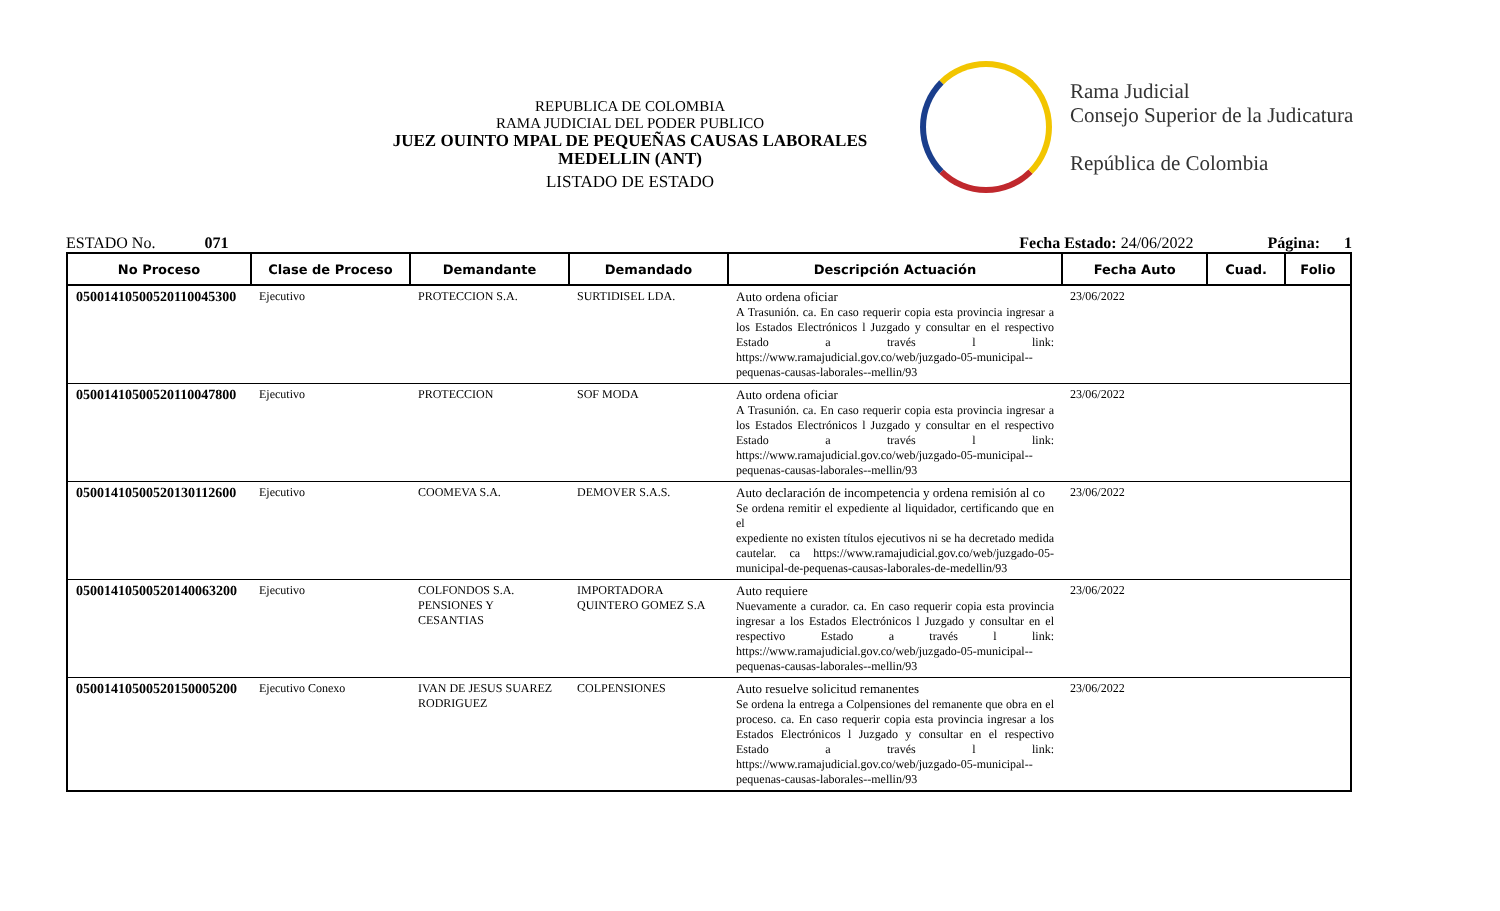REPUBLICA DE COLOMBIA
RAMA JUDICIAL DEL PODER PUBLICO
JUEZ OUINTO MPAL DE PEQUEÑAS CAUSAS LABORALES
MEDELLIN (ANT)
LISTADO DE ESTADO
Rama Judicial
Consejo Superior de la Judicatura
República de Colombia
ESTADO No. 071 Fecha Estado: 24/06/2022 Página: 1
| No Proceso | Clase de Proceso | Demandante | Demandado | Descripción Actuación | Fecha Auto | Cuad. | Folio |
| --- | --- | --- | --- | --- | --- | --- | --- |
| 05001410500520110045300 | Ejecutivo | PROTECCION S.A. | SURTIDISEL LDA. | Auto ordena oficiar A Trasunión. ca. En caso requerir copia esta provincia ingresar a los Estados Electrónicos l Juzgado y consultar en el respectivo Estado a través l link: https://www.ramajudicial.gov.co/web/juzgado-05-municipal--pequenas-causas-laborales--mellin/93 | 23/06/2022 | | |
| 05001410500520110047800 | Ejecutivo | PROTECCION | SOF MODA | Auto ordena oficiar A Trasunión. ca. En caso requerir copia esta provincia ingresar a los Estados Electrónicos l Juzgado y consultar en el respectivo Estado a través l link: https://www.ramajudicial.gov.co/web/juzgado-05-municipal--pequenas-causas-laborales--mellin/93 | 23/06/2022 | | |
| 05001410500520130112600 | Ejecutivo | COOMEVA S.A. | DEMOVER S.A.S. | Auto declaración de incompetencia y ordena remisión al co Se ordena remitir el expediente al liquidador, certificando que en el expediente no existen títulos ejecutivos ni se ha decretado medida cautelar. ca https://www.ramajudicial.gov.co/web/juzgado-05-municipal-de-pequenas-causas-laborales-de-medellin/93 | 23/06/2022 | | |
| 05001410500520140063200 | Ejecutivo | COLFONDOS S.A. PENSIONES Y CESANTIAS | IMPORTADORA QUINTERO GOMEZ S.A | Auto requiere Nuevamente a curador. ca. En caso requerir copia esta provincia ingresar a los Estados Electrónicos l Juzgado y consultar en el respectivo Estado a través l link: https://www.ramajudicial.gov.co/web/juzgado-05-municipal--pequenas-causas-laborales--mellin/93 | 23/06/2022 | | |
| 05001410500520150005200 | Ejecutivo Conexo | IVAN DE JESUS SUAREZ RODRIGUEZ | COLPENSIONES | Auto resuelve solicitud remanentes Se ordena la entrega a Colpensiones del remanente que obra en el proceso. ca. En caso requerir copia esta provincia ingresar a los Estados Electrónicos l Juzgado y consultar en el respectivo Estado a través l link: https://www.ramajudicial.gov.co/web/juzgado-05-municipal--pequenas-causas-laborales--mellin/93 | 23/06/2022 | | |